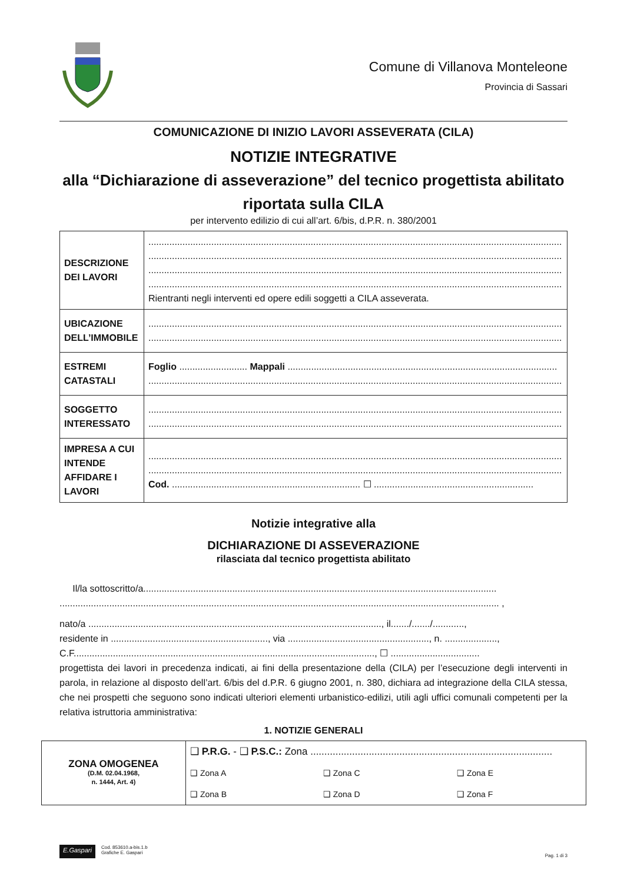Comune di Villanova Monteleone
Provincia di Sassari
COMUNICAZIONE DI INIZIO LAVORI ASSEVERATA (CILA)
NOTIZIE INTEGRATIVE
alla “Dichiarazione di asseverazione” del tecnico progettista abilitato riportata sulla CILA
per intervento edilizio di cui all’art. 6/bis, d.P.R. n. 380/2001
| DESCRIZIONE DEI LAVORI | .............................................................................................................................................................. .............................................................................................................................................................. .............................................................................................................................................................. .............................................................................................................................................................. Rientranti negli interventi ed opere edili soggetti a CILA asseverata. |
| UBICAZIONE DELL’IMMOBILE | .............................................................................................................................................................. .............................................................................................................................................................. |
| ESTREMI CATASTALI | Foglio .......................... Mappali ....................................................................................................... .............................................................................................................................................................. |
| SOGGETTO INTERESSATO | .............................................................................................................................................................. .............................................................................................................................................................. |
| IMPRESA A CUI INTENDE AFFIDARE I LAVORI | .............................................................................................................................................................. .............................................................................................................................................................. Cod. ........................................................................ ☐ ............................................................. |
Notizie integrative alla
DICHIARAZIONE DI ASSEVERAZIONE
rilasciata dal tecnico progettista abilitato
Il/la sottoscritto/a.......................................................................................................................................
........................................................................................................................................................................ ,
nato/a ................................................................................................................, il......./......./............,
residente in ............................................................, via ......................................................, n. ....................,
C.F..................................................................................................................., ☐ ..................................
progettista dei lavori in precedenza indicati, ai fini della presentazione della (CILA) per l’esecuzione degli interventi in parola, in relazione al disposto dell’art. 6/bis del d.P.R. 6 giugno 2001, n. 380, dichiara ad integrazione della CILA stessa, che nei prospetti che seguono sono indicati ulteriori elementi urbanistico-edilizi, utili agli uffici comunali competenti per la relativa istruttoria amministrativa:
1. NOTIZIE GENERALI
| ZONA OMOGENEA (D.M. 02.04.1968, n. 1444, Art. 4) | ❑ P.R.G. - ❑ P.S.C.: Zona ....................................................................................... | | |
| | ❑ Zona A | ❑ Zona C | ❑ Zona E |
| | ❑ Zona B | ❑ Zona D | ❑ Zona F |
E.Gaspari
Cod. 853610.a-bis.1.b
Grafiche E. Gaspari
Pag. 1 di 3